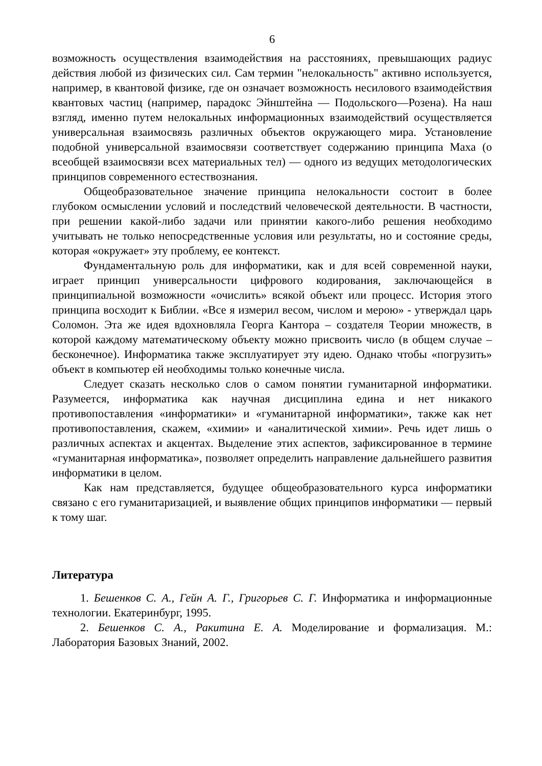6
возможность осуществления взаимодействия на расстояниях, превышающих радиус действия любой из физических сил. Сам термин "нелокальность" активно используется, например, в квантовой физике, где он означает возможность несилового взаимодействия квантовых частиц (например, парадокс Эйнштейна — Подольского—Розена). На наш взгляд, именно путем нелокальных информационных взаимодействий осуществляется универсальная взаимосвязь различных объектов окружающего мира. Установление подобной универсальной взаимосвязи соответствует содержанию принципа Маха (о всеобщей взаимосвязи всех материальных тел) — одного из ведущих методологических принципов современного естествознания.
Общеобразовательное значение принципа нелокальности состоит в более глубоком осмыслении условий и последствий человеческой деятельности. В частности, при решении какой-либо задачи или принятии какого-либо решения необходимо учитывать не только непосредственные условия или результаты, но и состояние среды, которая «окружает» эту проблему, ее контекст.
Фундаментальную роль для информатики, как и для всей современной науки, играет принцип универсальности цифрового кодирования, заключающейся в принципиальной возможности «очислить» всякой объект или процесс. История этого принципа восходит к Библии. «Все я измерил весом, числом и мерою» - утверждал царь Соломон. Эта же идея вдохновляла Георга Кантора – создателя Теории множеств, в которой каждому математическому объекту можно присвоить число (в общем случае – бесконечное). Информатика также эксплуатирует эту идею. Однако чтобы «погрузить» объект в компьютер ей необходимы только конечные числа.
Следует сказать несколько слов о самом понятии гуманитарной информатики. Разумеется, информатика как научная дисциплина едина и нет никакого противопоставления «информатики» и «гуманитарной информатики», также как нет противопоставления, скажем, «химии» и «аналитической химии». Речь идет лишь о различных аспектах и акцентах. Выделение этих аспектов, зафиксированное в термине «гуманитарная информатика», позволяет определить направление дальнейшего развития информатики в целом.
Как нам представляется, будущее общеобразовательного курса информатики связано с его гуманитаризацией, и выявление общих принципов информатики — первый к тому шаг.
Литература
1. Бешенков С. А., Гейн А. Г., Григорьев С. Г. Информатика и информационные технологии. Екатеринбург, 1995.
2. Бешенков С. А., Ракитина Е. А. Моделирование и формализация. М.: Лаборатория Базовых Знаний, 2002.